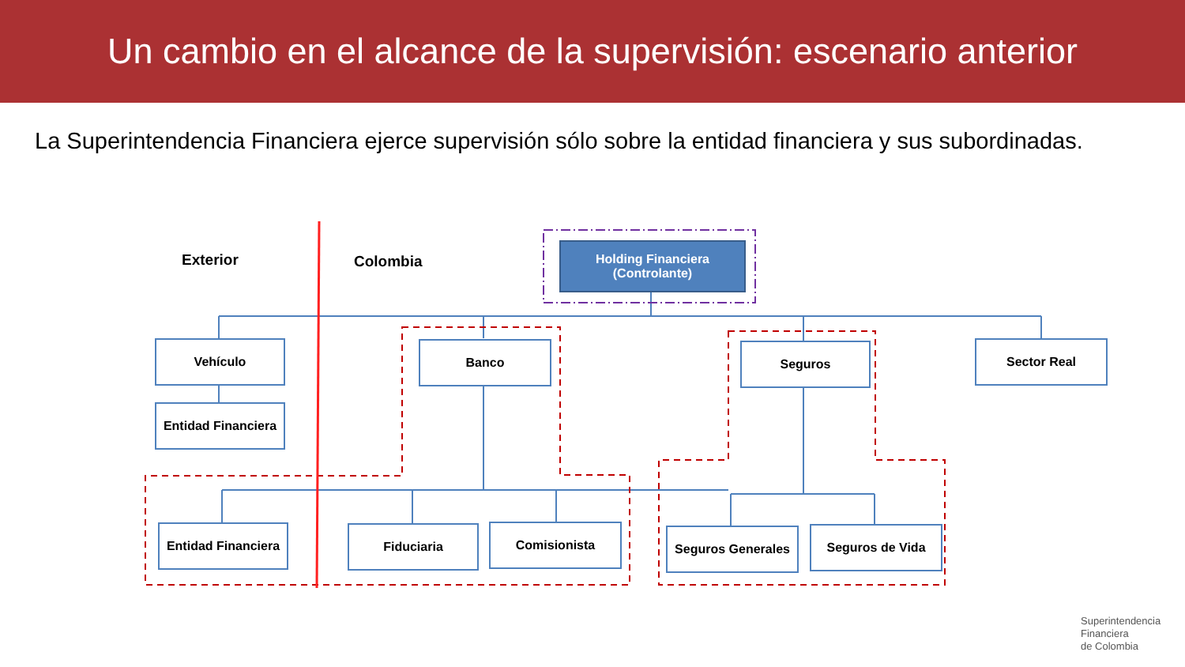Un cambio en el alcance de la supervisión: escenario anterior
La Superintendencia Financiera ejerce supervisión sólo sobre la entidad financiera y sus subordinadas.
Exterior Colombia
Holding Financiera
(Controlante)
Vehículo
Entidad Financiera
Banco Seguros Sector Real
Entidad Financiera
Fiduciaria Comisionista Seguros Generales Seguros de Vida
Superintendencia
Financiera
de Colombia